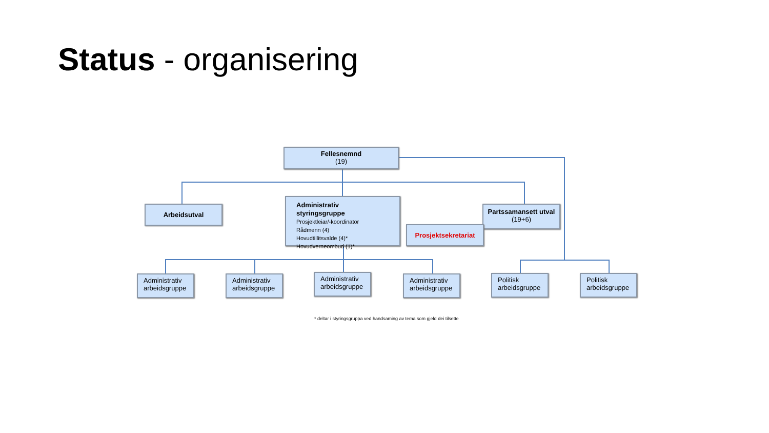Status - organisering
Fellesnemnd
(19)
Arbeidsutval
Administrativ styringsgruppe
Prosjektleiar/-koordinator
Rådmenn (4)
Hovudtillitsvalde (4)*
Hovudverneombud (1)*
Partssamansett utval
(19+6)
Prosjektsekretariat
Administrativ arbeidsgruppe
Administrativ arbeidsgruppe
Administrativ arbeidsgruppe
Administrativ arbeidsgruppe
Politisk arbeidsgruppe
Politisk arbeidsgruppe
* deltar i styringsgruppa ved handsaming av tema som gjeld dei tilsette